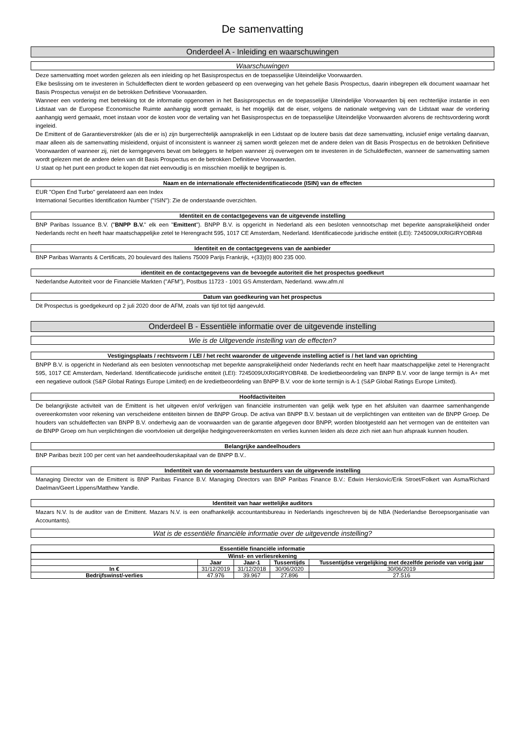De samenvatting
Onderdeel A - Inleiding en waarschuwingen
Waarschuwingen
Deze samenvatting moet worden gelezen als een inleiding op het Basisprospectus en de toepasselijke Uiteindelijke Voorwaarden.
Elke beslissing om te investeren in Schuldeffecten dient te worden gebaseerd op een overweging van het gehele Basis Prospectus, daarin inbegrepen elk document waarnaar het Basis Prospectus verwijst en de betrokken Definitieve Voorwaarden.
Wanneer een vordering met betrekking tot de informatie opgenomen in het Basisprospectus en de toepasselijke Uiteindelijke Voorwaarden bij een rechterlijke instantie in een Lidstaat van de Europese Economische Ruimte aanhangig wordt gemaakt, is het mogelijk dat de eiser, volgens de nationale wetgeving van de Lidstaat waar de vordering aanhangig werd gemaakt, moet instaan voor de kosten voor de vertaling van het Basisprospectus en de toepasselijke Uiteindelijke Voorwaarden alvorens de rechtsvordering wordt ingeleid.
De Emittent of de Garantieverstrekker (als die er is) zijn burgerrechtelijk aansprakelijk in een Lidstaat op de loutere basis dat deze samenvatting, inclusief enige vertaling daarvan, maar alleen als de samenvatting misleidend, onjuist of inconsistent is wanneer zij samen wordt gelezen met de andere delen van dit Basis Prospectus en de betrokken Definitieve Voorwaarden of wanneer zij, niet de kerngegevens bevat om beleggers te helpen wanneer zij overwegen om te investeren in de Schuldeffecten, wanneer de samenvatting samen wordt gelezen met de andere delen van dit Basis Prospectus en de betrokken Definitieve Voorwaarden.
U staat op het punt een product te kopen dat niet eenvoudig is en misschien moeilijk te begrijpen is.
Naam en de internationale effectenidentificatiecode (ISIN) van de effecten
EUR "Open End Turbo" gerelateerd aan een Index
International Securities Identification Number ("ISIN"): Zie de onderstaande overzichten.
Identiteit en de contactgegevens van de uitgevende instelling
BNP Paribas Issuance B.V. ("BNPP B.V." elk een "Emittent"). BNPP B.V. is opgericht in Nederland als een besloten vennootschap met beperkte aansprakelijkheid onder Nederlands recht en heeft haar maatschappelijke zetel te Herengracht 595, 1017 CE Amsterdam, Nederland. Identificatiecode juridische entiteit (LEI): 7245009UXRIGIRYOBR48
Identiteit en de contactgegevens van de aanbieder
BNP Paribas Warrants & Certificats, 20 boulevard des Italiens 75009 Parijs Frankrijk, +(33)(0) 800 235 000.
identiteit en de contactgegevens van de bevoegde autoriteit die het prospectus goedkeurt
Nederlandse Autoriteit voor de Financiële Markten ("AFM"), Postbus 11723 - 1001 GS Amsterdam, Nederland. www.afm.nl
Datum van goedkeuring van het prospectus
Dit Prospectus is goedgekeurd op 2 juli 2020 door de AFM, zoals van tijd tot tijd aangevuld.
Onderdeel B - Essentiële informatie over de uitgevende instelling
Wie is de Uitgevende instelling van de effecten?
Vestigingsplaats / rechtsvorm / LEI / het recht waaronder de uitgevende instelling actief is / het land van oprichting
BNPP B.V. is opgericht in Nederland als een besloten vennootschap met beperkte aansprakelijkheid onder Nederlands recht en heeft haar maatschappelijke zetel te Herengracht 595, 1017 CE Amsterdam, Nederland. Identificatiecode juridische entiteit (LEI): 7245009UXRIGIRYOBR48. De kredietbeoordeling van BNPP B.V. voor de lange termijn is A+ met een negatieve outlook (S&P Global Ratings Europe Limited) en de kredietbeoordeling van BNPP B.V. voor de korte termijn is A-1 (S&P Global Ratings Europe Limited).
Hoofdactiviteiten
De belangrijkste activiteit van de Emittent is het uitgeven en/of verkrijgen van financiële instrumenten van gelijk welk type en het afsluiten van daarmee samenhangende overeenkomsten voor rekening van verscheidene entiteiten binnen de BNPP Group. De activa van BNPP B.V. bestaan uit de verplichtingen van entiteiten van de BNPP Groep. De houders van schuldeffecten van BNPP B.V. onderhevig aan de voorwaarden van de garantie afgegeven door BNPP, worden blootgesteld aan het vermogen van de entiteiten van de BNPP Groep om hun verplichtingen die voortvloeien uit dergelijke hedgingovereenkomsten en verlies kunnen leiden als deze zich niet aan hun afspraak kunnen houden.
Belangrijke aandeelhouders
BNP Paribas bezit 100 per cent van het aandeelhouderskapitaal van de BNPP B.V..
Indentiteit van de voornaamste bestuurders van de uitgevende instelling
Managing Director van de Emittent is BNP Paribas Finance B.V. Managing Directors van BNP Paribas Finance B.V.: Edwin Herskovic/Erik Stroet/Folkert van Asma/Richard Daelman/Geert Lippens/Matthew Yandle.
Identiteit van haar wettelijke auditors
Mazars N.V. Is de auditor van de Emittent. Mazars N.V. is een onafhankelijk accountantsbureau in Nederlands ingeschreven bij de NBA (Nederlandse Beroepsorganisatie van Accountants).
Wat is de essentiële financiële informatie over de uitgevende instelling?
Essentiële financiële informatie
| Winst- en verliesrekening | | | | |
| --- | --- | --- | --- | --- |
| | Jaar | Jaar-1 | Tussentijds | Tussentijdse vergelijking met dezelfde periode van vorig jaar |
| In € | 31/12/2019 | 31/12/2018 | 30/06/2020 | 30/06/2019 |
| Bedrijfswinst/-verlies | 47.976 | 39.967 | 27.896 | 27.516 |